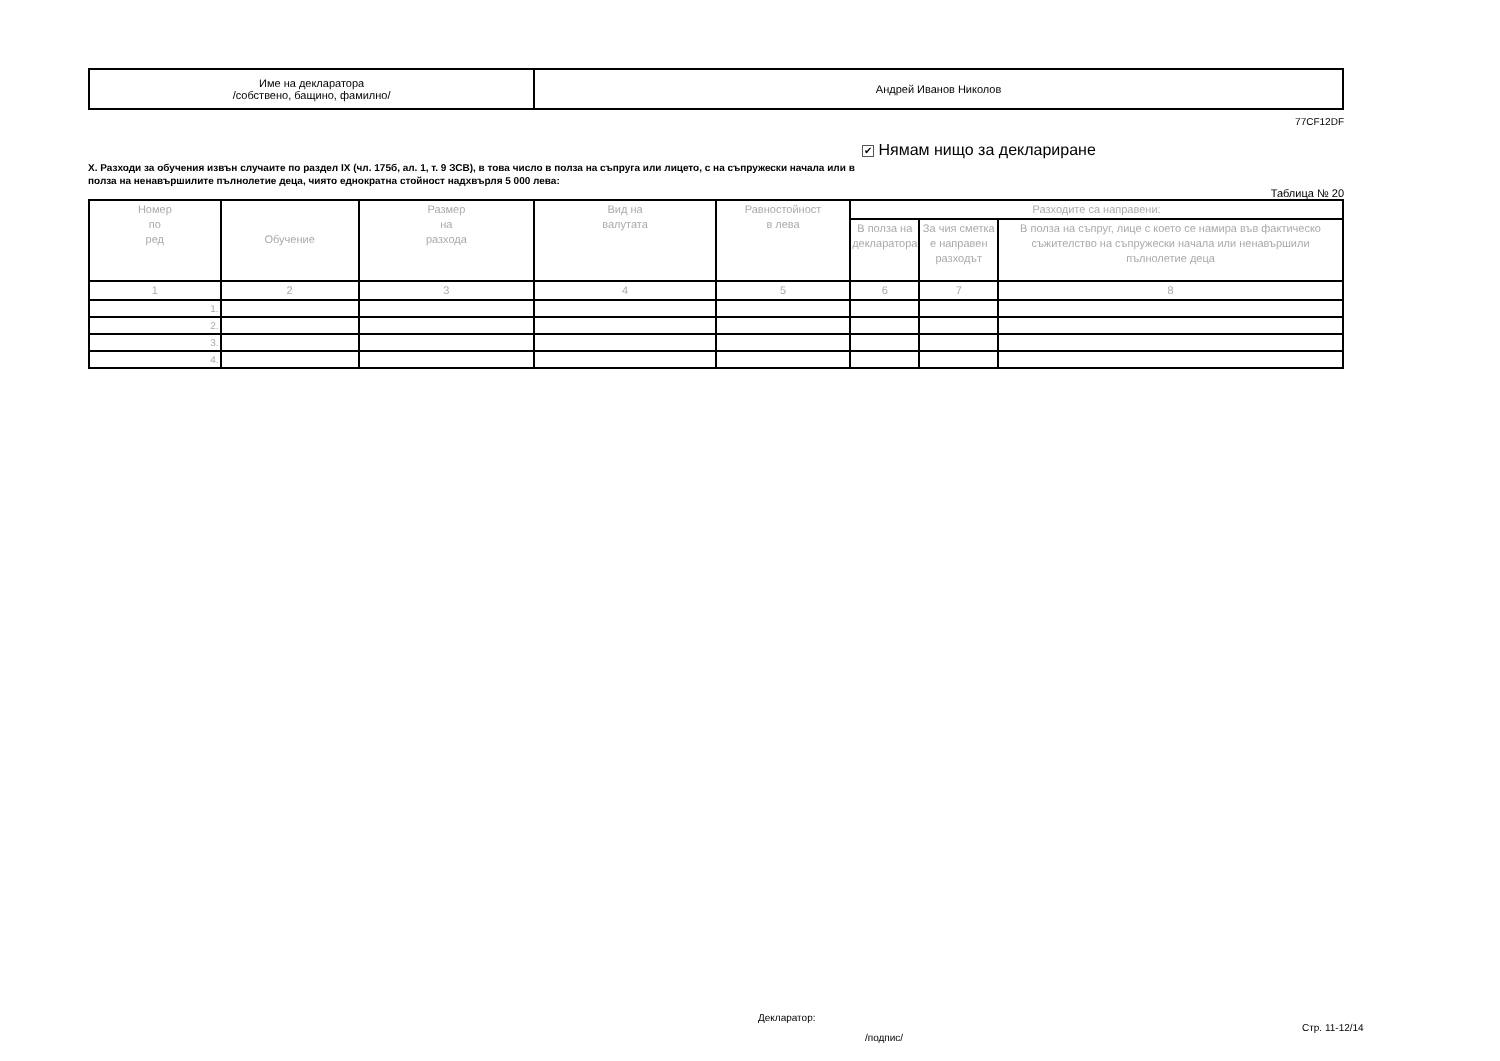| Име на декларатора /собствено, бащино, фамилно/ | Андрей Иванов Николов |
77CF12DF
X. Разходи за обучения извън случаите по раздел IX (чл. 175б, ал. 1, т. 9 ЗСВ), в това число в полза на съпруга или лицето, с на съпружески начала или в полза на ненавършилите пълнолетие деца, чиято еднократна стойност надхвърля 5 000 лева:
✔ Нямам нищо за деклариране
Таблица № 20
| Номер по ред | Обучение | Размер на разхода | Вид на валутата | Равностойност в лева | Разходите са направени: | | |
| --- | --- | --- | --- | --- | --- | --- | --- |
| | | | | | В полза на декларатора | За чия сметка е направен разходът | В полза на съпруг, лице с което се намира във фактическо съжителство на съпружески начала или ненавършили пълнолетие деца |
| 1 | 2 | 3 | 4 | 5 | 6 | 7 | 8 |
| 1. | | | | | | | |
| 2. | | | | | | | |
| 3. | | | | | | | |
| 4. | | | | | | | |
Декларатор:
/подпис/
Стр. 11-12/14